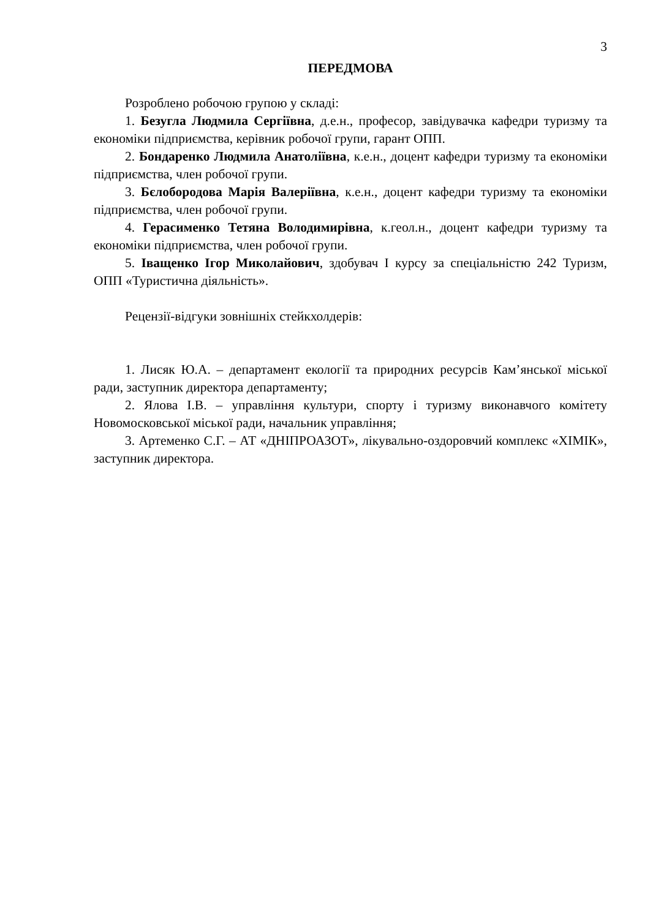3
ПЕРЕДМОВА
Розроблено робочою групою у складі:
1. Безугла Людмила Сергіївна, д.е.н., професор, завідувачка кафедри туризму та економіки підприємства, керівник робочої групи, гарант ОПП.
2. Бондаренко Людмила Анатоліївна, к.е.н., доцент кафедри туризму та економіки підприємства, член робочої групи.
3. Бєлобородова Марія Валеріївна, к.е.н., доцент кафедри туризму та економіки підприємства, член робочої групи.
4. Герасименко Тетяна Володимирівна, к.геол.н., доцент кафедри туризму та економіки підприємства, член робочої групи.
5. Іващенко Ігор Миколайович, здобувач І курсу за спеціальністю 242 Туризм, ОПП «Туристична діяльність».
Рецензії-відгуки зовнішніх стейкхолдерів:
1. Лисяк Ю.А. – департамент екології та природних ресурсів Кам’янської міської ради, заступник директора департаменту;
2. Ялова І.В. – управління культури, спорту і туризму виконавчого комітету Новомосковської міської ради, начальник управління;
3. Артеменко С.Г. – АТ «ДНІПРОАЗОТ», лікувально-оздоровчий комплекс «ХІМІК», заступник директора.